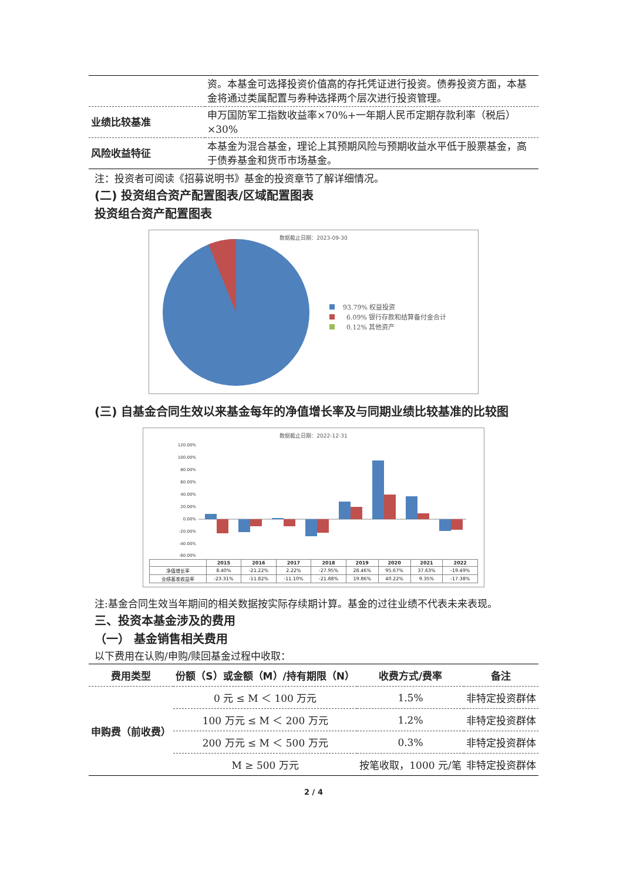| | 资。本基金可选择投资价值高的存托凭证进行投资。债券投资方面，本基金将通过类属配置与券种选择两个层次进行投资管理。 |
| 业绩比较基准 | 申万国防军工指数收益率×70%+一年期人民币定期存款利率（税后）×30% |
| 风险收益特征 | 本基金为混合基金，理论上其预期风险与预期收益水平低于股票基金，高于债券基金和货币市场基金。 |
注：投资者可阅读《招募说明书》基金的投资章节了解详细情况。
(二) 投资组合资产配置图表/区域配置图表
投资组合资产配置图表
数据截止日期：2023-09-30
93.79% 权益投资
6.09% 银行存款和结算备付金合计
0.12% 其他资产
(三) 自基金合同生效以来基金每年的净值增长率及与同期业绩比较基准的比较图
数据截止日期：2022-12-31
120.00%
100.00%
80.00%
60.00%
40.00%
20.00%
0.00%
-20.00%
-40.00%
-60.00%
| | 2015 | 2016 | 2017 | 2018 | 2019 | 2020 | 2021 | 2022 |
| --- | --- | --- | --- | --- | --- | --- | --- | --- |
| 净值增长率 | 8.40% | -21.22% | 2.22% | -27.95% | 28.46% | 95.67% | 37.63% | -19.49% |
| 业绩基准收益率 | -23.31% | -11.82% | -11.10% | -21.88% | 19.86% | 40.22% | 9.35% | -17.38% |
注:基金合同生效当年期间的相关数据按实际存续期计算。基金的过往业绩不代表未来表现。
三、投资本基金涉及的费用
（一） 基金销售相关费用
以下费用在认购/申购/赎回基金过程中收取：
| 费用类型 | 份额（S）或金额（M）/持有期限（N） | 收费方式/费率 | 备注 |
| --- | --- | --- | --- |
| 申购费（前收费） | 0 元 ≤ M ＜ 100 万元 | 1.5% | 非特定投资群体 |
| | 100 万元 ≤ M ＜ 200 万元 | 1.2% | 非特定投资群体 |
| | 200 万元 ≤ M ＜ 500 万元 | 0.3% | 非特定投资群体 |
| | M ≥ 500 万元 | 按笔收取，1000 元/笔 | 非特定投资群体 |
2 / 4